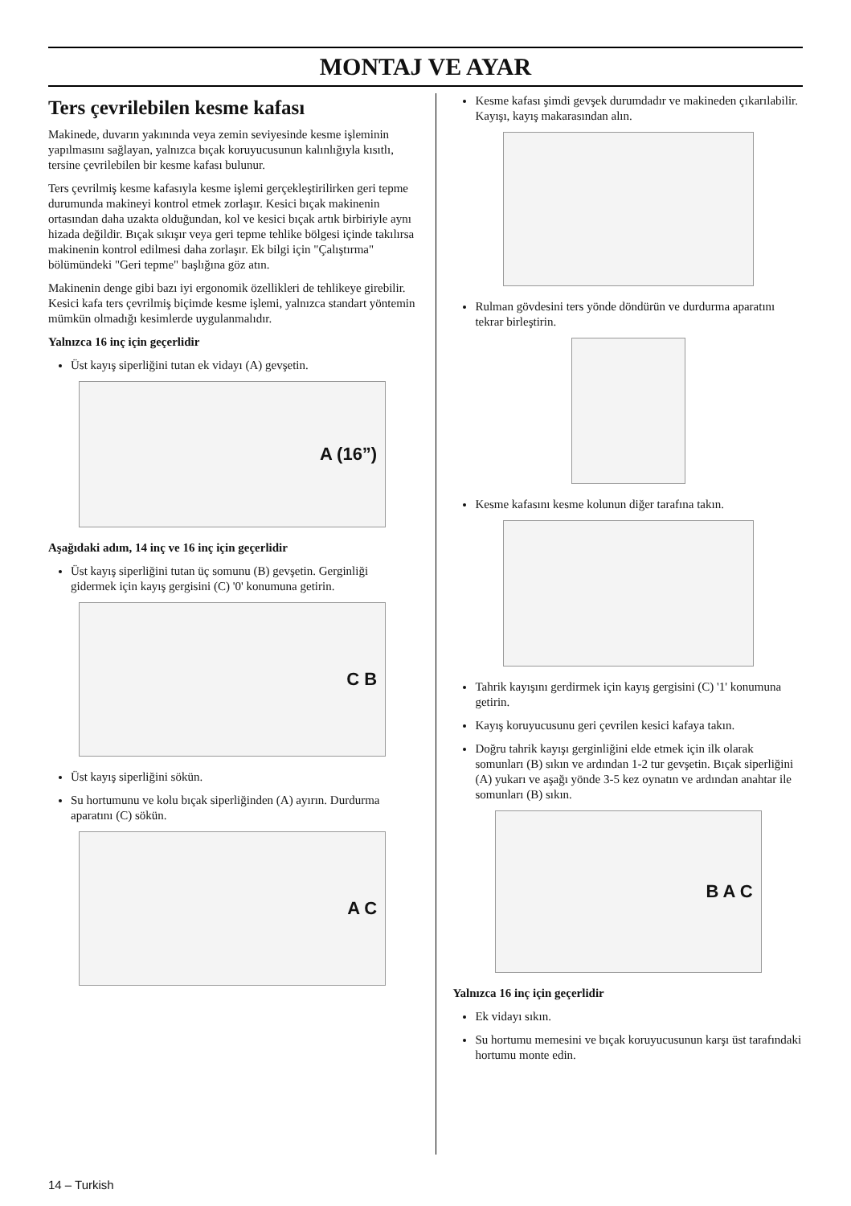MONTAJ VE AYAR
Ters çevrilebilen kesme kafası
Makinede, duvarın yakınında veya zemin seviyesinde kesme işleminin yapılmasını sağlayan, yalnızca bıçak koruyucusunun kalınlığıyla kısıtlı, tersine çevrilebilen bir kesme kafası bulunur.
Ters çevrilmiş kesme kafasıyla kesme işlemi gerçekleştirilirken geri tepme durumunda makineyi kontrol etmek zorlaşır. Kesici bıçak makinenin ortasından daha uzakta olduğundan, kol ve kesici bıçak artık birbiriyle aynı hizada değildir. Bıçak sıkışır veya geri tepme tehlike bölgesi içinde takılırsa makinenin kontrol edilmesi daha zorlaşır. Ek bilgi için "Çalıştırma" bölümündeki "Geri tepme" başlığına göz atın.
Makinenin denge gibi bazı iyi ergonomik özellikleri de tehlikeye girebilir. Kesici kafa ters çevrilmiş biçimde kesme işlemi, yalnızca standart yöntemin mümkün olmadığı kesimlerde uygulanmalıdır.
Yalnızca 16 inç için geçerlidir
Üst kayış siperliğini tutan ek vidayı (A) gevşetin.
A (16”)
Aşağıdaki adım, 14 inç ve 16 inç için geçerlidir
Üst kayış siperliğini tutan üç somunu (B) gevşetin. Gerginliği gidermek için kayış gergisini (C) '0' konumuna getirin.
C B
Üst kayış siperliğini sökün.
Su hortumunu ve kolu bıçak siperliğinden (A) ayırın. Durdurma aparatını (C) sökün.
A C
Kesme kafası şimdi gevşek durumdadır ve makineden çıkarılabilir. Kayışı, kayış makarasından alın.
Rulman gövdesini ters yönde döndürün ve durdurma aparatını tekrar birleştirin.
Kesme kafasını kesme kolunun diğer tarafına takın.
Tahrik kayışını gerdirmek için kayış gergisini (C) '1' konumuna getirin.
Kayış koruyucusunu geri çevrilen kesici kafaya takın.
Doğru tahrik kayışı gerginliğini elde etmek için ilk olarak somunları (B) sıkın ve ardından 1-2 tur gevşetin. Bıçak siperliğini (A) yukarı ve aşağı yönde 3-5 kez oynatın ve ardından anahtar ile somunları (B) sıkın.
B A C
Yalnızca 16 inç için geçerlidir
Ek vidayı sıkın.
Su hortumu memesini ve bıçak koruyucusunun karşı üst tarafındaki hortumu monte edin.
14 – Turkish